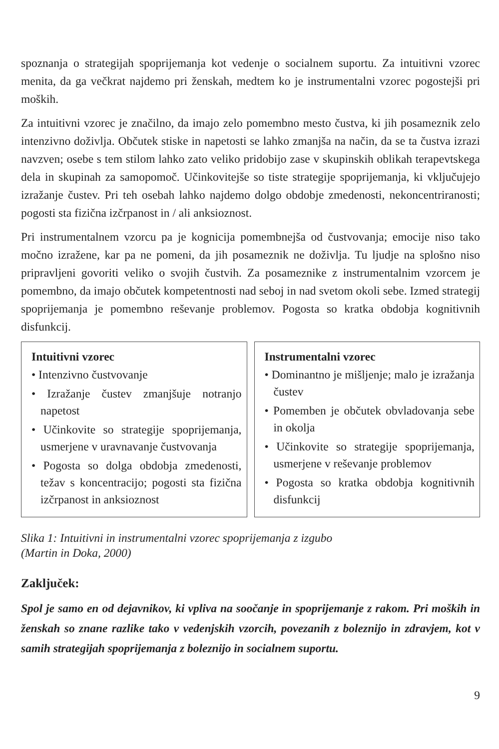spoznanja o strategijah spoprijemanja kot vedenje o socialnem suportu. Za intuitivni vzorec menita, da ga večkrat najdemo pri ženskah, medtem ko je instrumentalni vzorec pogostejši pri moških.
Za intuitivni vzorec je značilno, da imajo zelo pomembno mesto čustva, ki jih posameznik zelo intenzivno doživlja. Občutek stiske in napetosti se lahko zmanjša na način, da se ta čustva izrazi navzven; osebe s tem stilom lahko zato veliko pridobijo zase v skupinskih oblikah terapevtskega dela in skupinah za samopomoč. Učinkovitejše so tiste strategije spoprijemanja, ki vključujejo izražanje čustev. Pri teh osebah lahko najdemo dolgo obdobje zmedenosti, nekoncentriranosti; pogosti sta fizična izčrpanost in / ali anksioznost.
Pri instrumentalnem vzorcu pa je kognicija pomembnejša od čustvovanja; emocije niso tako močno izražene, kar pa ne pomeni, da jih posameznik ne doživlja. Tu ljudje na splošno niso pripravljeni govoriti veliko o svojih čustvih. Za posameznike z instrumentalnim vzorcem je pomembno, da imajo občutek kompetentnosti nad seboj in nad svetom okoli sebe. Izmed strategij spoprijemanja je pomembno reševanje problemov. Pogosta so kratka obdobja kognitivnih disfunkcij.
Intuitivni vzorec
• Intenzivno čustvovanje
• Izražanje čustev zmanjšuje notranjo napetost
• Učinkovite so strategije spoprijemanja, usmerjene v uravnavanje čustvovanja
• Pogosta so dolga obdobja zmedenosti, težav s koncentracijo; pogosti sta fizična izčrpanost in anksioznost
Instrumentalni vzorec
• Dominantno je mišljenje; malo je izražanja čustev
• Pomemben je občutek obvladovanja sebe in okolja
• Učinkovite so strategije spoprijemanja, usmerjene v reševanje problemov
• Pogosta so kratka obdobja kognitivnih disfunkcij
Slika 1: Intuitivni in instrumentalni vzorec spoprijemanja z izgubo
(Martin in Doka, 2000)
Zaključek:
Spol je samo en od dejavnikov, ki vpliva na soočanje in spoprijemanje z rakom. Pri moških in ženskah so znane razlike tako v vedenjskih vzorcih, povezanih z boleznijo in zdravjem, kot v samih strategijah spoprijemanja z boleznijo in socialnem suportu.
9